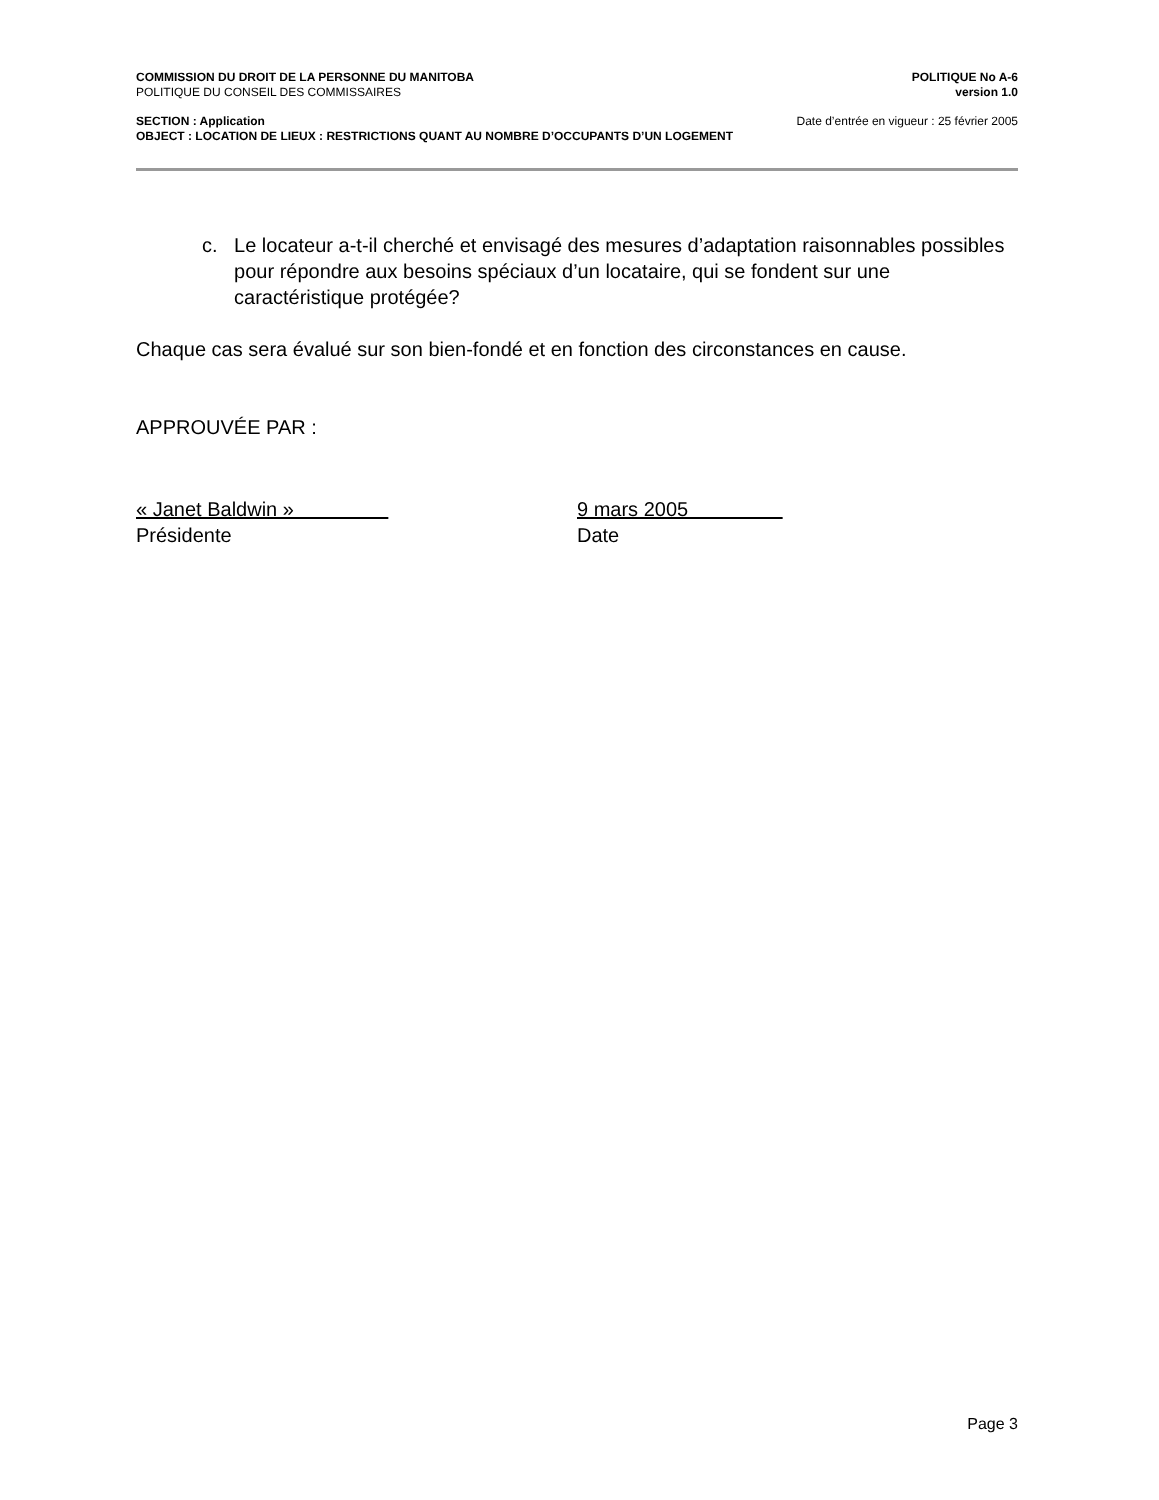COMMISSION DU DROIT DE LA PERSONNE DU MANITOBA POLITIQUE No A-6
POLITIQUE DU CONSEIL DES COMMISSAIRES version 1.0
SECTION : Application Date d’entrée en vigueur : 25 février 2005
OBJECT : LOCATION DE LIEUX : RESTRICTIONS QUANT AU NOMBRE D’OCCUPANTS D’UN LOGEMENT
c. Le locateur a-t-il cherché et envisagé des mesures d’adaptation raisonnables possibles pour répondre aux besoins spéciaux d’un locataire, qui se fondent sur une caractéristique protégée?
Chaque cas sera évalué sur son bien-fondé et en fonction des circonstances en cause.
APPROUVÉE PAR :
« Janet Baldwin »
Présidente
9 mars 2005
Date
Page 3